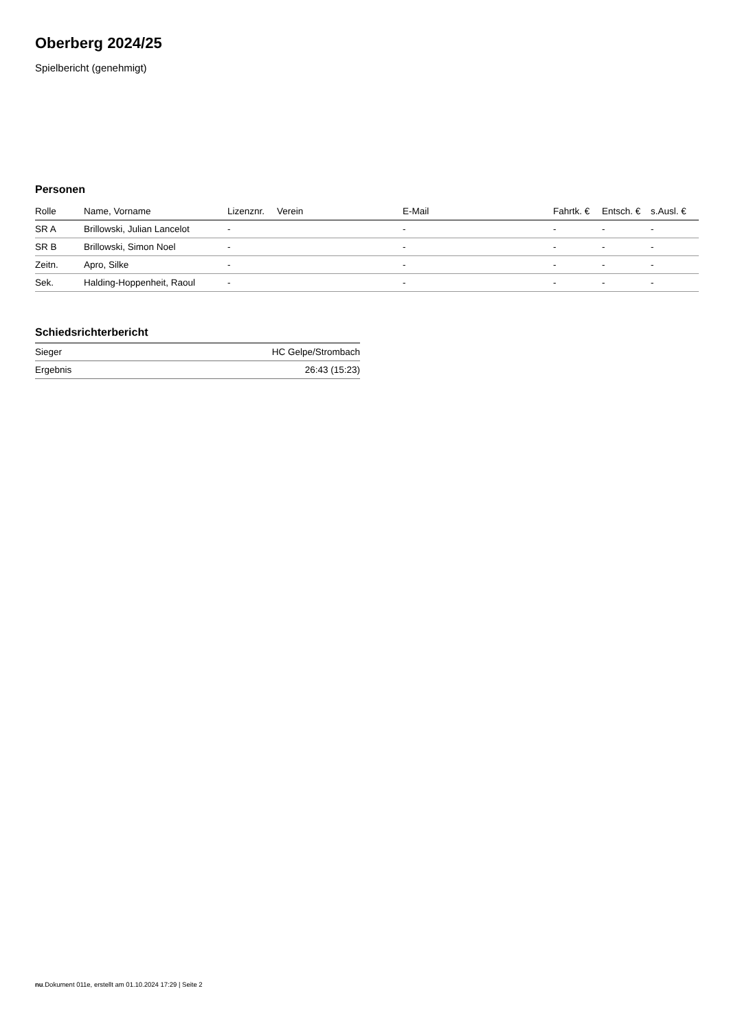Oberberg 2024/25
Spielbericht (genehmigt)
Personen
| Rolle | Name, Vorname | Lizenznr. | Verein | E-Mail | Fahrtk. € | Entsch. € | s.Ausl. € |
| --- | --- | --- | --- | --- | --- | --- | --- |
| SR A | Brillowski, Julian Lancelot | - | | - | - | - | - |
| SR B | Brillowski, Simon Noel | - | | - | - | - | - |
| Zeitn. | Apro, Silke | - | | - | - | - | - |
| Sek. | Halding-Hoppenheit, Raoul | - | | - | - | - | - |
Schiedsrichterbericht
| Sieger | HC Gelpe/Strombach |
| Ergebnis | 26:43 (15:23) |
nu.Dokument 011e, erstellt am 01.10.2024 17:29 | Seite 2